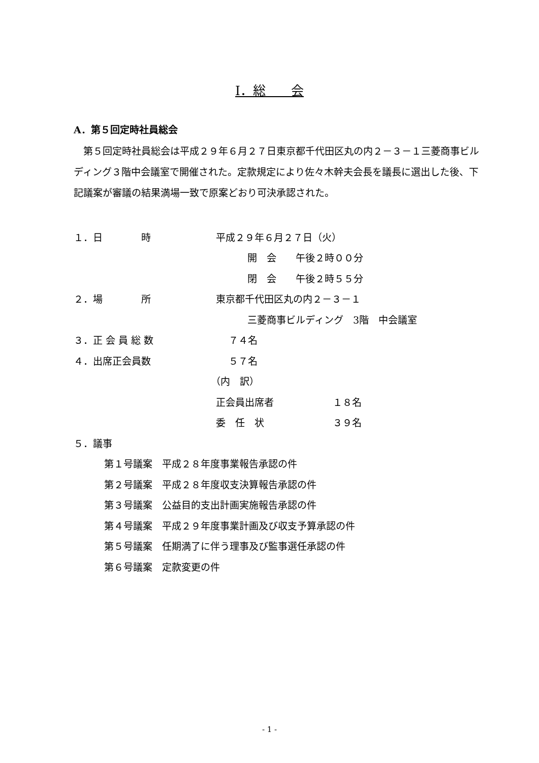Ⅰ．総　　会
A．第５回定時社員総会
第５回定時社員総会は平成２９年６月２７日東京都千代田区丸の内２－３－１三菱商事ビルディング３階中会議室で開催された。定款規定により佐々木幹夫会長を議長に選出した後、下記議案が審議の結果満場一致で原案どおり可決承認された。
１．日　　　　時 平成２９年６月２７日（火）
開　会　　午後２時００分
閉　会　　午後２時５５分
２．場　　　　所 東京都千代田区丸の内２－３－１
三菱商事ビルディング　3階　中会議室
３．正 会 員 総 数 ７４名
４．出席正会員数 ５７名
（内　訳）
正会員出席者 １８名
委　任　状 ３９名
５．議事
第１号議案　平成２８年度事業報告承認の件
第２号議案　平成２８年度収支決算報告承認の件
第３号議案　公益目的支出計画実施報告承認の件
第４号議案　平成２９年度事業計画及び収支予算承認の件
第５号議案　任期満了に伴う理事及び監事選任承認の件
第６号議案　定款変更の件
- 1 -